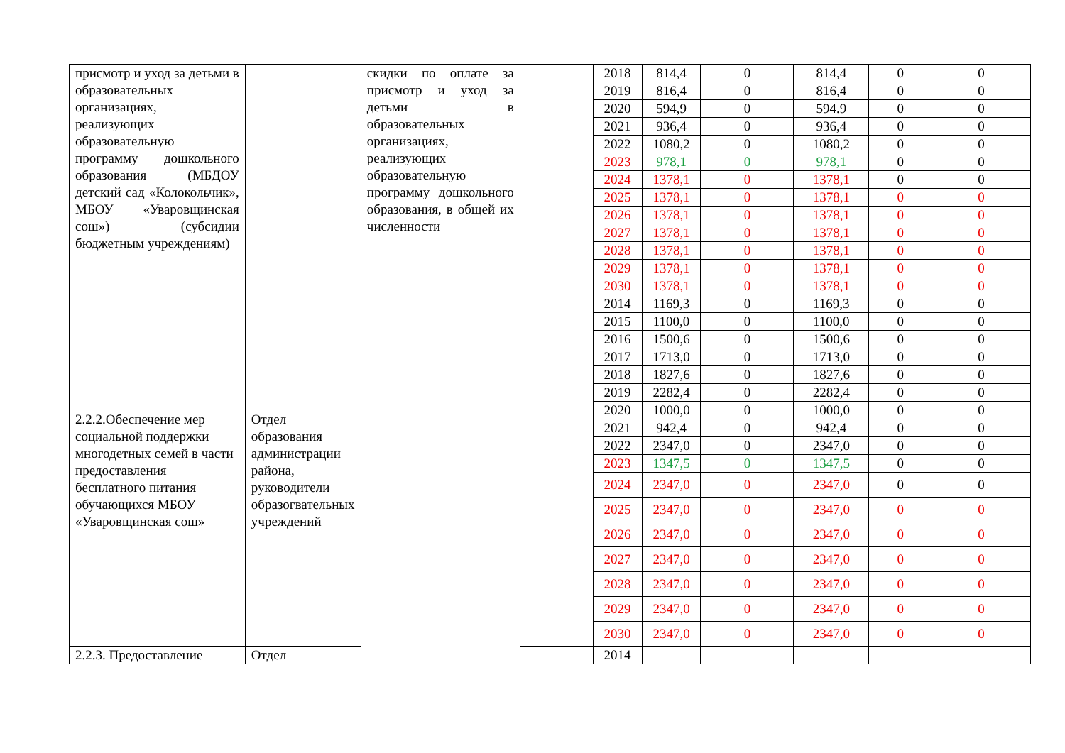| присмотр и уход за детьми в образовательных организациях, реализующих образовательную программу дошкольного образования (МБДОУ детский сад «Колокольчик», МБОУ «Уваровщинская сош») (субсидии бюджетным учреждениям) | | скидки по оплате за присмотр и уход за детьми в образовательных организациях, реализующих образовательную программу дошкольного образования, в общей их численности | | 2018 | 814,4 | 0 | 814,4 | 0 | 0 |
| | | | | 2019 | 816,4 | 0 | 816,4 | 0 | 0 |
| | | | | 2020 | 594,9 | 0 | 594.9 | 0 | 0 |
| | | | | 2021 | 936,4 | 0 | 936,4 | 0 | 0 |
| | | | | 2022 | 1080,2 | 0 | 1080,2 | 0 | 0 |
| | | | | 2023 | 978,1 | 0 | 978,1 | 0 | 0 |
| | | | | 2024 | 1378,1 | 0 | 1378,1 | 0 | 0 |
| | | | | 2025 | 1378,1 | 0 | 1378,1 | 0 | 0 |
| | | | | 2026 | 1378,1 | 0 | 1378,1 | 0 | 0 |
| | | | | 2027 | 1378,1 | 0 | 1378,1 | 0 | 0 |
| | | | | 2028 | 1378,1 | 0 | 1378,1 | 0 | 0 |
| | | | | 2029 | 1378,1 | 0 | 1378,1 | 0 | 0 |
| | | | | 2030 | 1378,1 | 0 | 1378,1 | 0 | 0 |
| 2.2.2.Обеспечение мер социальной поддержки многодетных семей в части предоставления бесплатного питания обучающихся МБОУ «Уваровщинская сош» | Отдел образования администрации района, руководители образогвательных учреждений | | | 2014 | 1169,3 | 0 | 1169,3 | 0 | 0 |
| | | | | 2015 | 1100,0 | 0 | 1100,0 | 0 | 0 |
| | | | | 2016 | 1500,6 | 0 | 1500,6 | 0 | 0 |
| | | | | 2017 | 1713,0 | 0 | 1713,0 | 0 | 0 |
| | | | | 2018 | 1827,6 | 0 | 1827,6 | 0 | 0 |
| | | | | 2019 | 2282,4 | 0 | 2282,4 | 0 | 0 |
| | | | | 2020 | 1000,0 | 0 | 1000,0 | 0 | 0 |
| | | | | 2021 | 942,4 | 0 | 942,4 | 0 | 0 |
| | | | | 2022 | 2347,0 | 0 | 2347,0 | 0 | 0 |
| | | | | 2023 | 1347,5 | 0 | 1347,5 | 0 | 0 |
| | | | | 2024 | 2347,0 | 0 | 2347,0 | 0 | 0 |
| | | | | 2025 | 2347,0 | 0 | 2347,0 | 0 | 0 |
| | | | | 2026 | 2347,0 | 0 | 2347,0 | 0 | 0 |
| | | | | 2027 | 2347,0 | 0 | 2347,0 | 0 | 0 |
| | | | | 2028 | 2347,0 | 0 | 2347,0 | 0 | 0 |
| | | | | 2029 | 2347,0 | 0 | 2347,0 | 0 | 0 |
| | | | | 2030 | 2347,0 | 0 | 2347,0 | 0 | 0 |
| 2.2.3. Предоставление | Отдел | | | 2014 | | | | | |